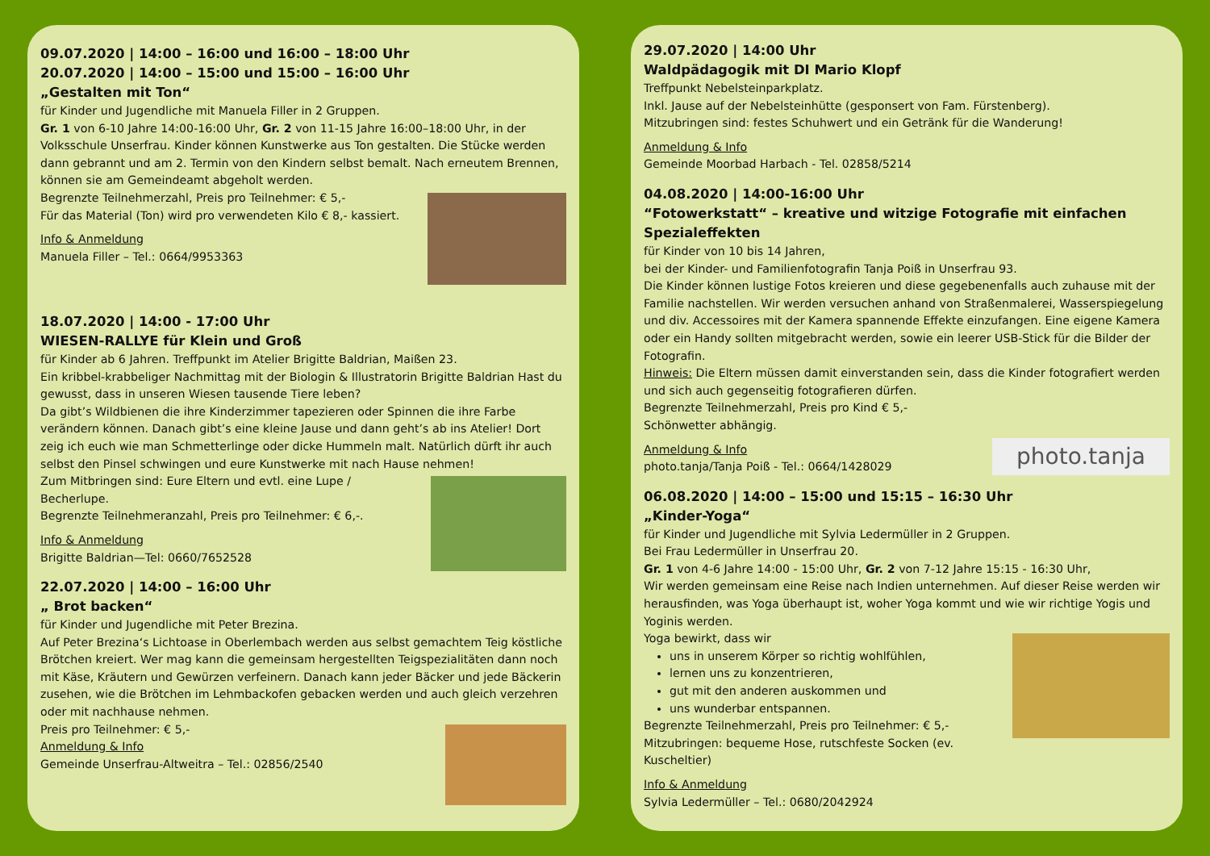09.07.2020 | 14:00 – 16:00 und 16:00 – 18:00 Uhr
20.07.2020 | 14:00 – 15:00 und 15:00 – 16:00 Uhr
„Gestalten mit Ton“
für Kinder und Jugendliche mit Manuela Filler in 2 Gruppen.
Gr. 1 von 6-10 Jahre 14:00-16:00 Uhr, Gr. 2 von 11-15 Jahre 16:00–18:00 Uhr, in der Volksschule Unserfrau. Kinder können Kunstwerke aus Ton gestalten. Die Stücke werden dann gebrannt und am 2. Termin von den Kindern selbst bemalt. Nach erneutem Brennen, können sie am Gemeindeamt abgeholt werden.
Begrenzte Teilnehmerzahl, Preis pro Teilnehmer: € 5,-
Für das Material (Ton) wird pro verwendeten Kilo € 8,- kassiert.
Info & Anmeldung
Manuela Filler – Tel.: 0664/9953363
18.07.2020 | 14:00 - 17:00 Uhr
WIESEN-RALLYE für Klein und Groß
für Kinder ab 6 Jahren. Treffpunkt im Atelier Brigitte Baldrian, Maißen 23.
Ein kribbel-krabbeliger Nachmittag mit der Biologin & Illustratorin Brigitte Baldrian Hast du gewusst, dass in unseren Wiesen tausende Tiere leben?
Da gibt’s Wildbienen die ihre Kinderzimmer tapezieren oder Spinnen die ihre Farbe verändern können. Danach gibt’s eine kleine Jause und dann geht’s ab ins Atelier! Dort zeig ich euch wie man Schmetterlinge oder dicke Hummeln malt. Natürlich dürft ihr auch selbst den Pinsel schwingen und eure Kunstwerke mit nach Hause nehmen!
Zum Mitbringen sind: Eure Eltern und evtl. eine Lupe / Becherlupe.
Begrenzte Teilnehmeranzahl, Preis pro Teilnehmer: € 6,-.
Info & Anmeldung
Brigitte Baldrian—Tel: 0660/7652528
22.07.2020 | 14:00 – 16:00 Uhr
„ Brot backen“
für Kinder und Jugendliche mit Peter Brezina.
Auf Peter Brezina‘s Lichtoase in Oberlembach werden aus selbst gemachtem Teig köstliche Brötchen kreiert. Wer mag kann die gemeinsam hergestellten Teigspezialitäten dann noch mit Käse, Kräutern und Gewürzen verfeinern. Danach kann jeder Bäcker und jede Bäckerin zusehen, wie die Brötchen im Lehmbackofen gebacken werden und auch gleich verzehren oder mit nachhause nehmen.
Preis pro Teilnehmer: € 5,-
Anmeldung & Info
Gemeinde Unserfrau-Altweitra – Tel.: 02856/2540
29.07.2020 | 14:00 Uhr
Waldpädagogik mit DI Mario Klopf
Treffpunkt Nebelsteinparkplatz.
Inkl. Jause auf der Nebelsteinhütte (gesponsert von Fam. Fürstenberg).
Mitzubringen sind: festes Schuhwert und ein Getränk für die Wanderung!
Anmeldung & Info
Gemeinde Moorbad Harbach - Tel. 02858/5214
04.08.2020 | 14:00-16:00 Uhr
“Fotowerkstatt“ – kreative und witzige Fotografie mit einfachen Spezialeffekten
für Kinder von 10 bis 14 Jahren,
bei der Kinder- und Familienfotografin Tanja Poiß in Unserfrau 93.
Die Kinder können lustige Fotos kreieren und diese gegebenenfalls auch zuhause mit der Familie nachstellen. Wir werden versuchen anhand von Straßenmalerei, Wasserspiegelung und div. Accessoires mit der Kamera spannende Effekte einzufangen. Eine eigene Kamera oder ein Handy sollten mitgebracht werden, sowie ein leerer USB-Stick für die Bilder der Fotografin.
Hinweis: Die Eltern müssen damit einverstanden sein, dass die Kinder fotografiert werden und sich auch gegenseitig fotografieren dürfen.
Begrenzte Teilnehmerzahl, Preis pro Kind € 5,-
Schönwetter abhängig.
photo.tanja
Anmeldung & Info
photo.tanja/Tanja Poiß - Tel.: 0664/1428029
06.08.2020 | 14:00 – 15:00 und 15:15 – 16:30 Uhr
„Kinder-Yoga“
für Kinder und Jugendliche mit Sylvia Ledermüller in 2 Gruppen.
Bei Frau Ledermüller in Unserfrau 20.
Gr. 1 von 4-6 Jahre 14:00 - 15:00 Uhr, Gr. 2 von 7-12 Jahre 15:15 - 16:30 Uhr,
Wir werden gemeinsam eine Reise nach Indien unternehmen. Auf dieser Reise werden wir herausfinden, was Yoga überhaupt ist, woher Yoga kommt und wie wir richtige Yogis und Yoginis werden.
Yoga bewirkt, dass wir
uns in unserem Körper so richtig wohlfühlen,
lernen uns zu konzentrieren,
gut mit den anderen auskommen und
uns wunderbar entspannen.
Begrenzte Teilnehmerzahl, Preis pro Teilnehmer: € 5,-
Mitzubringen: bequeme Hose, rutschfeste Socken (ev. Kuscheltier)
Info & Anmeldung
Sylvia Ledermüller – Tel.: 0680/2042924